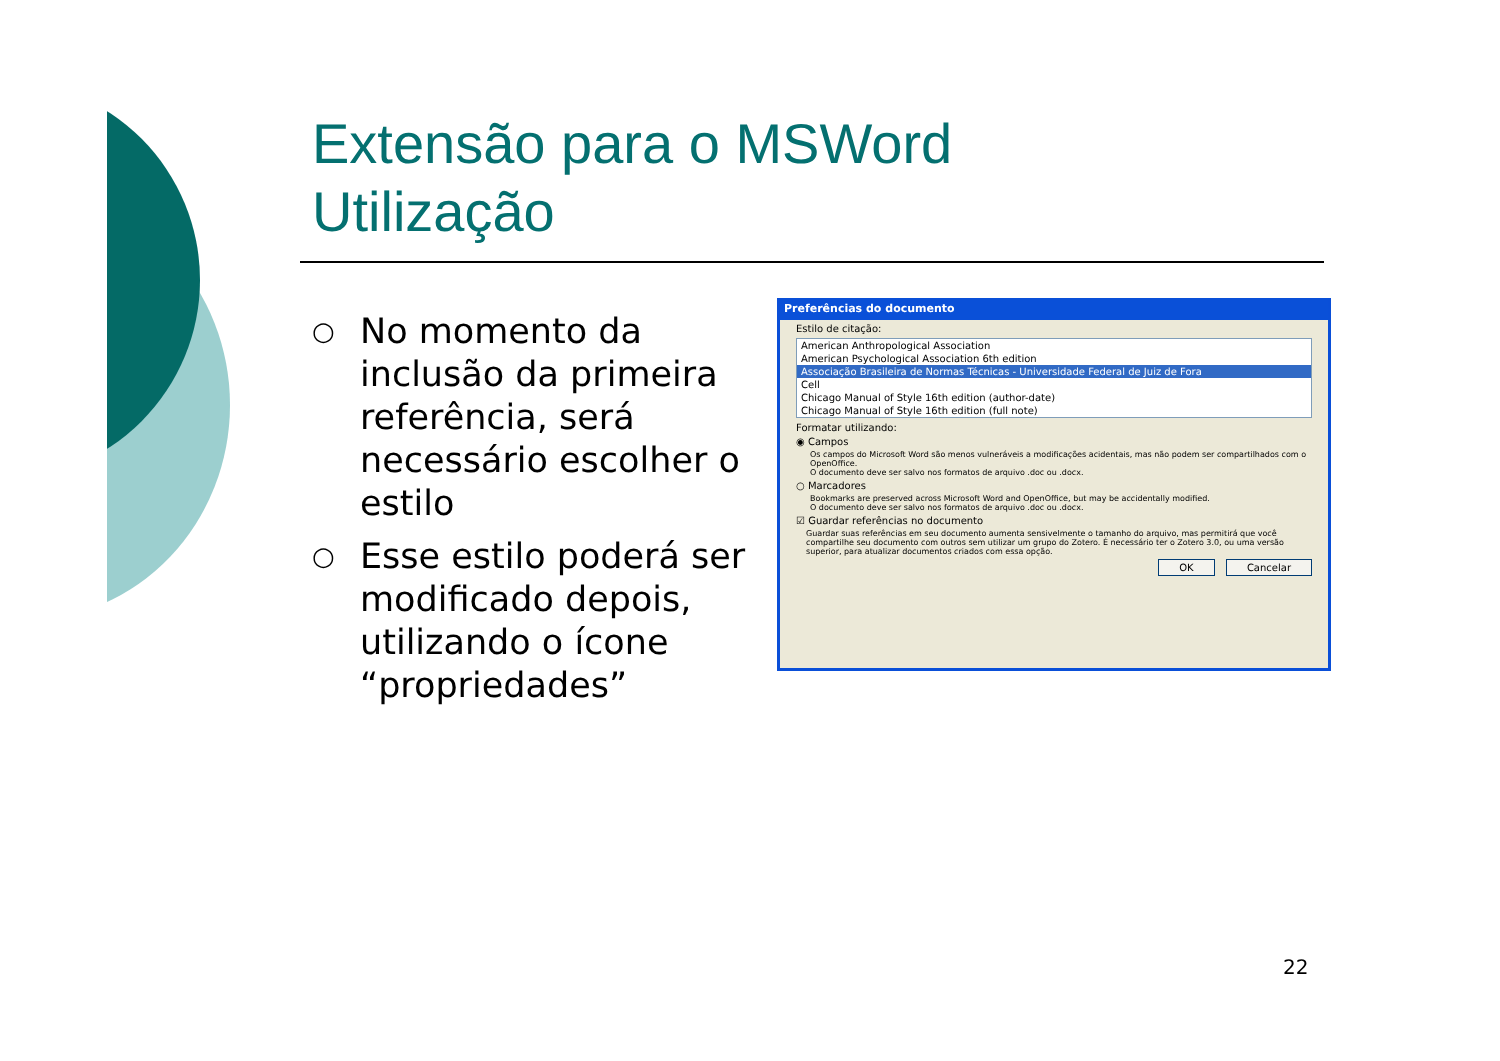Extensão para o MSWord
Utilização
○ No momento da inclusão da primeira referência, será necessário escolher o estilo
○ Esse estilo poderá ser modificado depois, utilizando o ícone “propriedades”
Preferências do documento
Estilo de citação:
American Anthropological Association
American Psychological Association 6th edition
Associação Brasileira de Normas Técnicas - Universidade Federal de Juiz de Fora
Cell
Chicago Manual of Style 16th edition (author-date)
Chicago Manual of Style 16th edition (full note)
Formatar utilizando:
◉ Campos
Os campos do Microsoft Word são menos vulneráveis a modificações acidentais, mas não podem ser compartilhados com o OpenOffice.
O documento deve ser salvo nos formatos de arquivo .doc ou .docx.
○ Marcadores
Bookmarks are preserved across Microsoft Word and OpenOffice, but may be accidentally modified.
O documento deve ser salvo nos formatos de arquivo .doc ou .docx.
☑ Guardar referências no documento
Guardar suas referências em seu documento aumenta sensivelmente o tamanho do arquivo, mas permitirá que você compartilhe seu documento com outros sem utilizar um grupo do Zotero. É necessário ter o Zotero 3.0, ou uma versão superior, para atualizar documentos criados com essa opção.
OK Cancelar
22